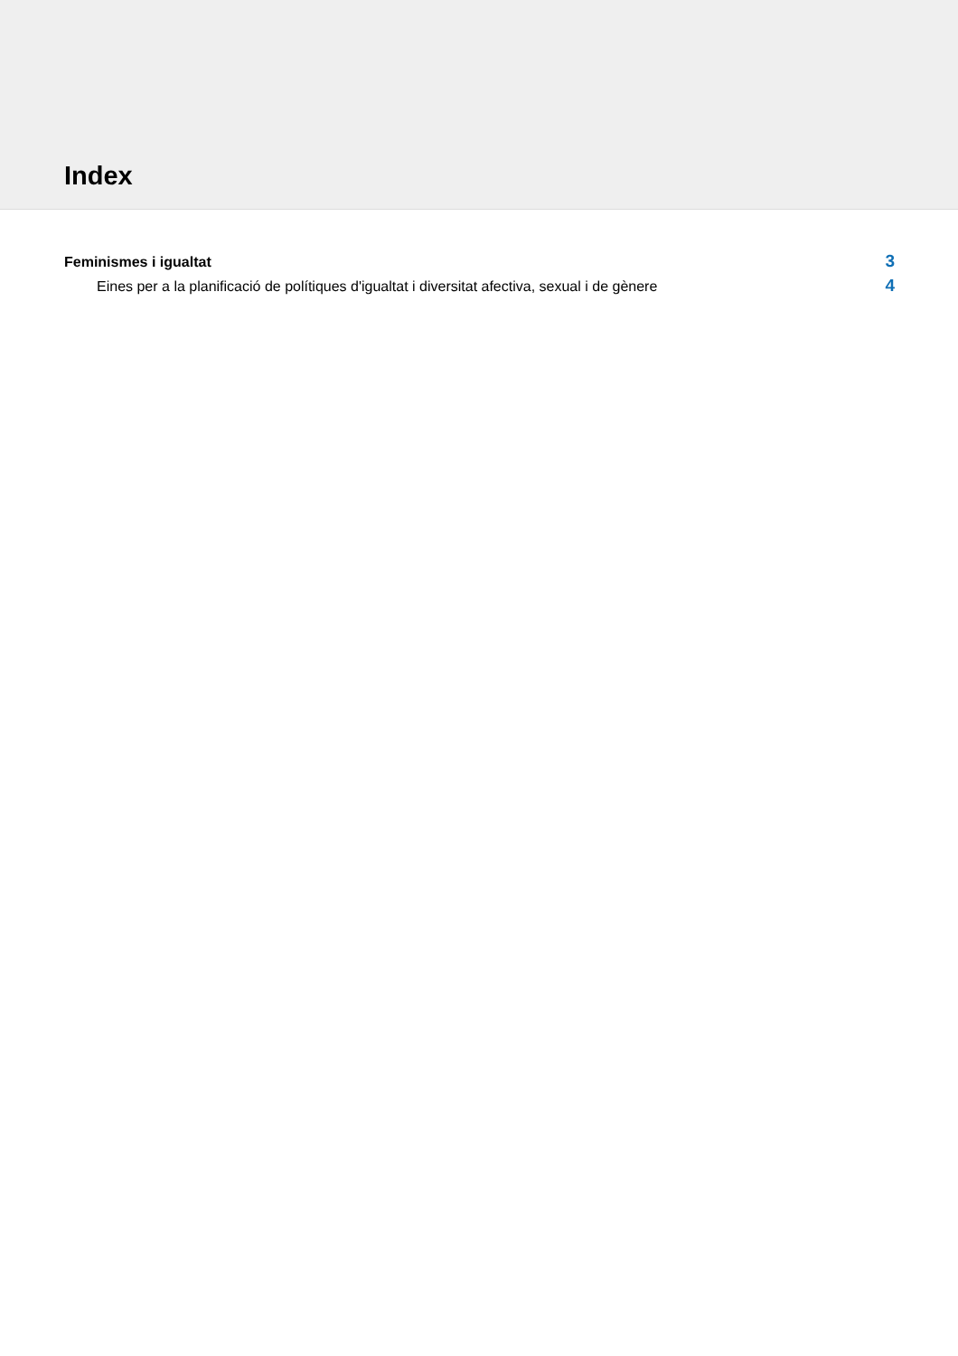Index
Feminismes i igualtat 3
Eines per a la planificació de polítiques d'igualtat i diversitat afectiva, sexual i de gènere 4